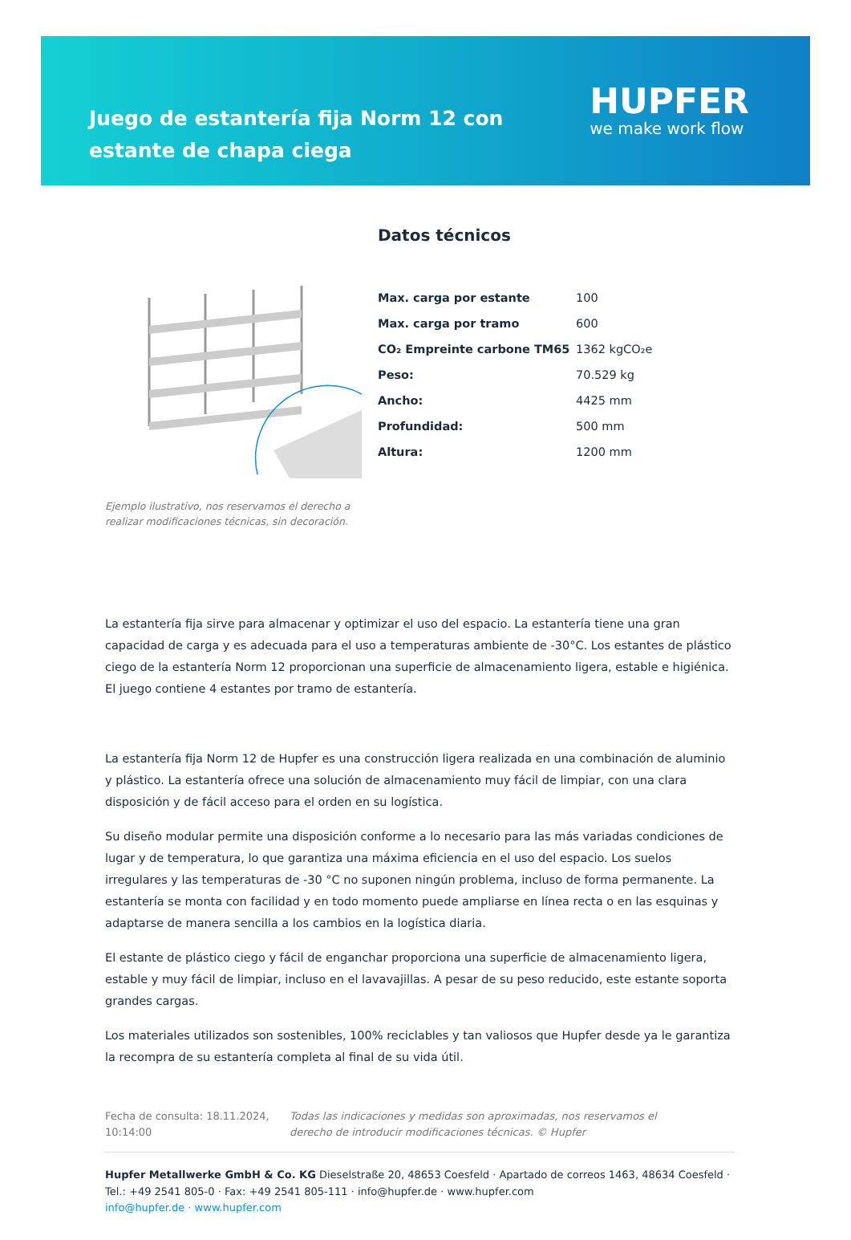Juego de estantería fija Norm 12 con estante de chapa ciega
HUPFER
we make work flow
Ejemplo ilustrativo, nos reservamos el derecho a realizar modificaciones técnicas, sin decoración.
Datos técnicos
| Max. carga por estante | 100 |
| Max. carga por tramo | 600 |
| CO₂ Empreinte carbone TM65 | 1362 kgCO₂e |
| Peso: | 70.529 kg |
| Ancho: | 4425 mm |
| Profundidad: | 500 mm |
| Altura: | 1200 mm |
La estantería fija sirve para almacenar y optimizar el uso del espacio. La estantería tiene una gran capacidad de carga y es adecuada para el uso a temperaturas ambiente de -30°C. Los estantes de plástico ciego de la estantería Norm 12 proporcionan una superficie de almacenamiento ligera, estable e higiénica. El juego contiene 4 estantes por tramo de estantería.
La estantería fija Norm 12 de Hupfer es una construcción ligera realizada en una combinación de aluminio y plástico. La estantería ofrece una solución de almacenamiento muy fácil de limpiar, con una clara disposición y de fácil acceso para el orden en su logística.
Su diseño modular permite una disposición conforme a lo necesario para las más variadas condiciones de lugar y de temperatura, lo que garantiza una máxima eficiencia en el uso del espacio. Los suelos irregulares y las temperaturas de -30 °C no suponen ningún problema, incluso de forma permanente. La estantería se monta con facilidad y en todo momento puede ampliarse en línea recta o en las esquinas y adaptarse de manera sencilla a los cambios en la logística diaria.
El estante de plástico ciego y fácil de enganchar proporciona una superficie de almacenamiento ligera, estable y muy fácil de limpiar, incluso en el lavavajillas. A pesar de su peso reducido, este estante soporta grandes cargas.
Los materiales utilizados son sostenibles, 100% reciclables y tan valiosos que Hupfer desde ya le garantiza la recompra de su estantería completa al final de su vida útil.
Fecha de consulta: 18.11.2024, 10:14:00
Todas las indicaciones y medidas son aproximadas, nos reservamos el derecho de introducir modificaciones técnicas. © Hupfer
Hupfer Metallwerke GmbH & Co. KG Dieselstraße 20, 48653 Coesfeld · Apartado de correos 1463, 48634 Coesfeld · Tel.: +49 2541 805-0 · Fax: +49 2541 805-111 · info@hupfer.de · www.hupfer.com
info@hupfer.de · www.hupfer.com